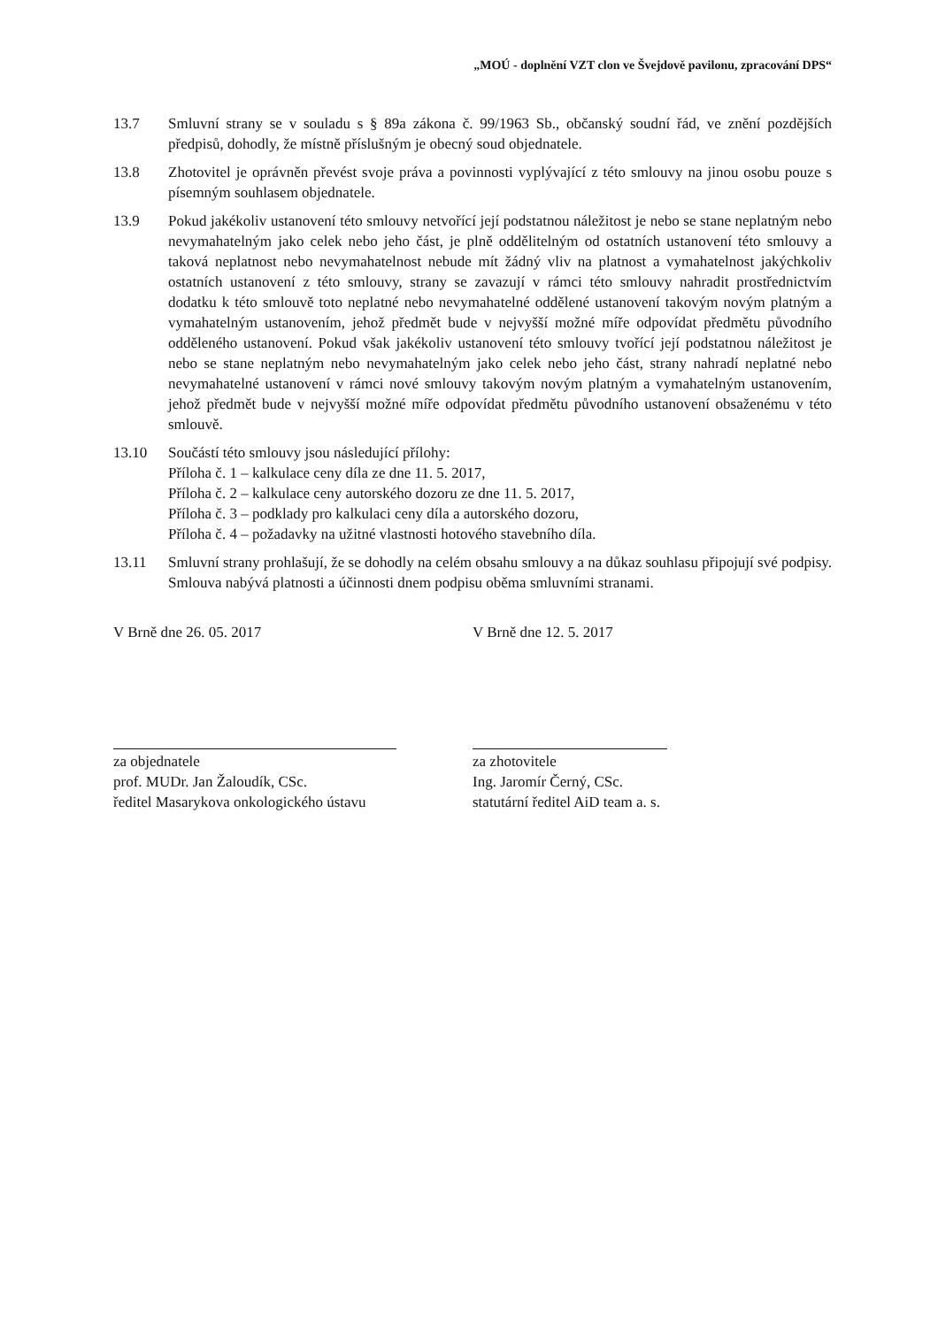„MOÚ - doplnění VZT clon ve Švejdově pavilonu, zpracování DPS“
13.7 Smluvní strany se v souladu s § 89a zákona č. 99/1963 Sb., občanský soudní řád, ve znění pozdějších předpisů, dohodly, že místně příslušným je obecný soud objednatele.
13.8 Zhotovitel je oprávněn převést svoje práva a povinnosti vyplývající z této smlouvy na jinou osobu pouze s písemným souhlasem objednatele.
13.9 Pokud jakékoliv ustanovení této smlouvy netvořící její podstatnou náležitost je nebo se stane neplatným nebo nevymahatelným jako celek nebo jeho část, je plně oddělitelným od ostatních ustanovení této smlouvy a taková neplatnost nebo nevymahatelnost nebude mít žádný vliv na platnost a vymahatelnost jakýchkoliv ostatních ustanovení z této smlouvy, strany se zavazují v rámci této smlouvy nahradit prostřednictvím dodatku k této smlouvě toto neplatné nebo nevymahatelné oddělené ustanovení takovým novým platným a vymahatelným ustanovením, jehož předmět bude v nejvyšší možné míře odpovídat předmětu původního odděleného ustanovení. Pokud však jakékoliv ustanovení této smlouvy tvořící její podstatnou náležitost je nebo se stane neplatným nebo nevymahatelným jako celek nebo jeho část, strany nahradí neplatné nebo nevymahatelné ustanovení v rámci nové smlouvy takovým novým platným a vymahatelným ustanovením, jehož předmět bude v nejvyšší možné míře odpovídat předmětu původního ustanovení obsaženému v této smlouvě.
13.10 Součástí této smlouvy jsou následující přílohy:
Příloha č. 1 – kalkulace ceny díla ze dne 11. 5. 2017,
Příloha č. 2 – kalkulace ceny autorského dozoru ze dne 11. 5. 2017,
Příloha č. 3 – podklady pro kalkulaci ceny díla a autorského dozoru,
Příloha č. 4 – požadavky na užitné vlastnosti hotového stavebního díla.
13.11 Smluvní strany prohlašují, že se dohodly na celém obsahu smlouvy a na důkaz souhlasu připojují své podpisy. Smlouva nabývá platnosti a účinnosti dnem podpisu oběma smluvními stranami.
V Brně dne 26. 05. 2017
za objednatele
prof. MUDr. Jan Žaloudík, CSc.
ředitel Masarykova onkologického ústavu
V Brně dne 12. 5. 2017
za zhotovitele
Ing. Jaromír Černý, CSc.
statutární ředitel AiD team a. s.